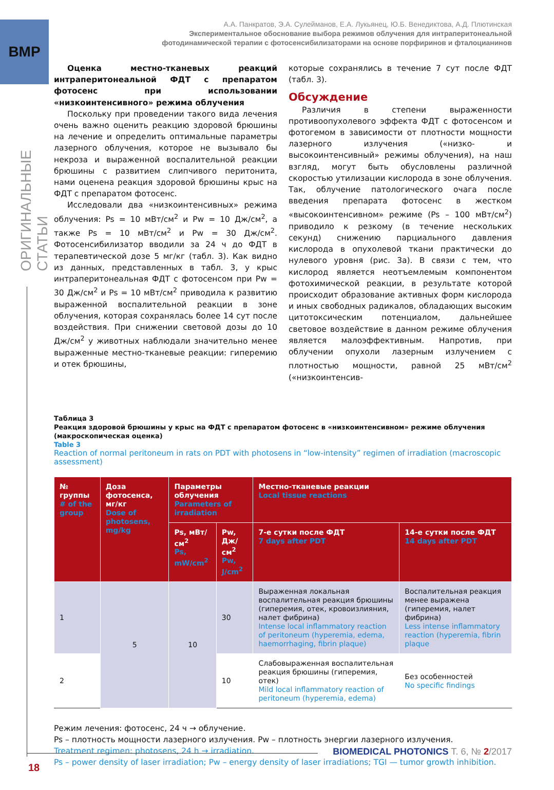BMP
ОРИГИНАЛЬНЫЕ СТАТЬИ
А.А. Панкратов, Э.А. Сулейманов, Е.А. Лукьянец, Ю.Б. Венедиктова, А.Д. Плютинская
Экспериментальное обоснование выбора режимов облучения для интраперитонеальной фотодинамической терапии с фотосенсибилизаторами на основе порфиринов и фталоцианинов
Оценка местно-тканевых реакций интраперитонеальной ФДТ с препаратом фотосенс при использовании «низкоинтенсивного» режима облучения
Поскольку при проведении такого вида лечения очень важно оценить реакцию здоровой брюшины на лечение и определить оптимальные параметры лазерного облучения, которое не вызывало бы некроза и выраженной воспалительной реакции брюшины с развитием слипчивого перитонита, нами оценена реакция здоровой брюшины крыс на ФДТ с препаратом фотосенс.
Исследовали два «низкоинтенсивных» режима облучения: Ps = 10 мВт/см<sup>2</sup> и Pw = 10 Дж/см<sup>2</sup>, а также Ps = 10 мВт/см<sup>2</sup> и Pw = 30 Дж/см<sup>2</sup>. Фотосенсибилизатор вводили за 24 ч до ФДТ в терапевтической дозе 5 мг/кг (табл. 3). Как видно из данных, представленных в табл. 3, у крыс интраперитонеальная ФДТ с фотосенсом при Pw = 30 Дж/см<sup>2</sup> и Ps = 10 мВт/см<sup>2</sup> приводила к развитию выраженной воспалительной реакции в зоне облучения, которая сохранялась более 14 сут после воздействия. При снижении световой дозы до 10 Дж/см<sup>2</sup> у животных наблюдали значительно менее выраженные местно-тканевые реакции: гиперемию и отек брюшины,
которые сохранялись в течение 7 сут после ФДТ (табл. 3).
Обсуждение
Различия в степени выраженности противоопухолевого эффекта ФДТ с фотосенсом и фотогемом в зависимости от плотности мощности лазерного излучения («низко- и высокоинтенсивный» режимы облучения), на наш взгляд, могут быть обусловлены различной скоростью утилизации кислорода в зоне облучения. Так, облучение патологического очага после введения препарата фотосенс в жестком «высокоинтенсивном» режиме (Ps – 100 мВт/см<sup>2</sup>) приводило к резкому (в течение нескольких секунд) снижению парциального давления кислорода в опухолевой ткани практически до нулевого уровня (рис. 3а). В связи с тем, что кислород является неотъемлемым компонентом фотохимической реакции, в результате которой происходит образование активных форм кислорода и иных свободных радикалов, обладающих высоким цитотоксическим потенциалом, дальнейшее световое воздействие в данном режиме облучения является малоэффективным. Напротив, при облучении опухоли лазерным излучением с плотностью мощности, равной 25 мВт/см<sup>2</sup> («низкоинтенсив-
Таблица 3
Реакция здоровой брюшины у крыс на ФДТ с препаратом фотосенс в «низкоинтенсивном» режиме облучения (макроскопическая оценка)
Table 3
Reaction of normal peritoneum in rats on PDT with photosens in “low-intensity” regimen of irradiation (macroscopic assessment)
| № группы # of the group | Доза фотосенса, мг/кг Dose of photosens, mg/kg | Параметры облучения Parameters of irradiation | | Местно-тканевые реакции Local tissue reactions | |
| --- | --- | --- | --- | --- | --- |
| | | Ps, мВт/см<sup>2</sup> Ps, mW/cm<sup>2</sup> | Pw, Дж/см<sup>2</sup> Pw, J/cm<sup>2</sup> | 7-е сутки после ФДТ 7 days after PDT | 14-е сутки после ФДТ 14 days after PDT |
| 1 | 5 | 10 | 30 | Выраженная локальная воспалительная реакция брюшины (гиперемия, отек, кровоизлияния, налет фибрина) Intense local inflammatory reaction of peritoneum (hyperemia, edema, haemorrhaging, fibrin plaque) | Воспалительная реакция менее выражена (гиперемия, налет фибрина) Less intense inflammatory reaction (hyperemia, fibrin plaque |
| 2 | | | 10 | Слабовыраженная воспалительная реакция брюшины (гиперемия, отек) Mild local inflammatory reaction of peritoneum (hyperemia, edema) | Без особенностей No specific findings |
Режим лечения: фотосенс, 24 ч → облучение.
Ps – плотность мощности лазерного излучения. Pw – плотность энергии лазерного излучения.
Treatment regimen: photosens, 24 h → irradiation.
Ps – power density of laser irradiation; Pw – energy density of laser irradiations; TGI — tumor growth inhibition.
BIOMEDICAL PHOTONICS Т. 6, № 2/2017
18